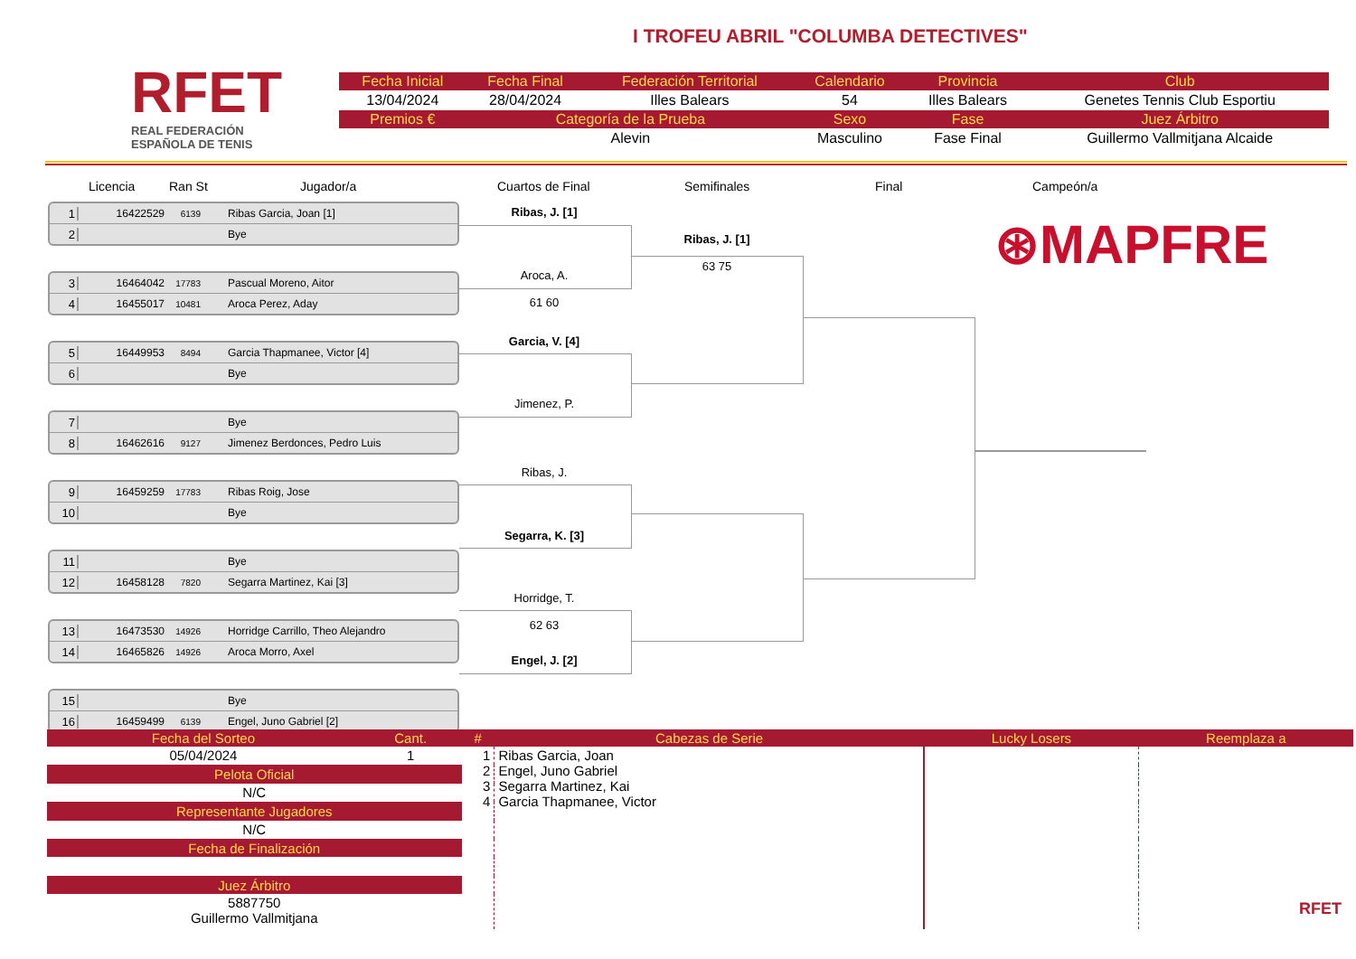RFET
REAL FEDERACIÓN
ESPAÑOLA DE TENIS
I TROFEU ABRIL "COLUMBA DETECTIVES"
| Fecha Inicial | Fecha Final | Federación Territorial | Calendario | Provincia | Club |
| --- | --- | --- | --- | --- | --- |
| 13/04/2024 | 28/04/2024 | Illes Balears | 54 | Illes Balears | Genetes Tennis Club Esportiu |
| Premios € | Categoría de la Prueba | | Sexo | Fase | Juez Árbitro |
| | Alevin | | Masculino | Fase Final | Guillermo Vallmitjana Alcaide |
Licencia Ran St Jugador/a Cuartos de Final Semifinales Final Campeón/a
1 16422529 6139 Ribas Garcia, Joan [1]
2 Bye
3 16464042 17783 Pascual Moreno, Aitor
4 16455017 10481 Aroca Perez, Aday
5 16449953 8494 Garcia Thapmanee, Victor [4]
6 Bye
7 Bye
8 16462616 9127 Jimenez Berdonces, Pedro Luis
9 16459259 17783 Ribas Roig, Jose
10 Bye
11 Bye
12 16458128 7820 Segarra Martinez, Kai [3]
13 16473530 14926 Horridge Carrillo, Theo Alejandro
14 16465826 14926 Aroca Morro, Axel
15 Bye
16 16459499 6139 Engel, Juno Gabriel [2]
Ribas, J. [1]
Aroca, A.
61 60
Garcia, V. [4]
Jimenez, P.
Ribas, J.
Segarra, K. [3]
Horridge, T.
62 63
Engel, J. [2]
Ribas, J. [1]
63 75
⊛MAPFRE
| Fecha del Sorteo | Cant. | # | Cabezas de Serie | Lucky Losers | Reemplaza a |
| --- | --- | --- | --- | --- | --- |
| 05/04/2024 | 1 | 1 2 3 4 | Ribas Garcia, Joan Engel, Juno Gabriel Segarra Martinez, Kai Garcia Thapmanee, Victor | | |
| Pelota Oficial | | | | | |
| N/C | | | | | |
| Representante Jugadores | | | | | |
| N/C | | | | | |
| Fecha de Finalización | | | | | |
| Juez Árbitro | | | | | |
| 5887750 Guillermo Vallmitjana | | | | | |
RFET